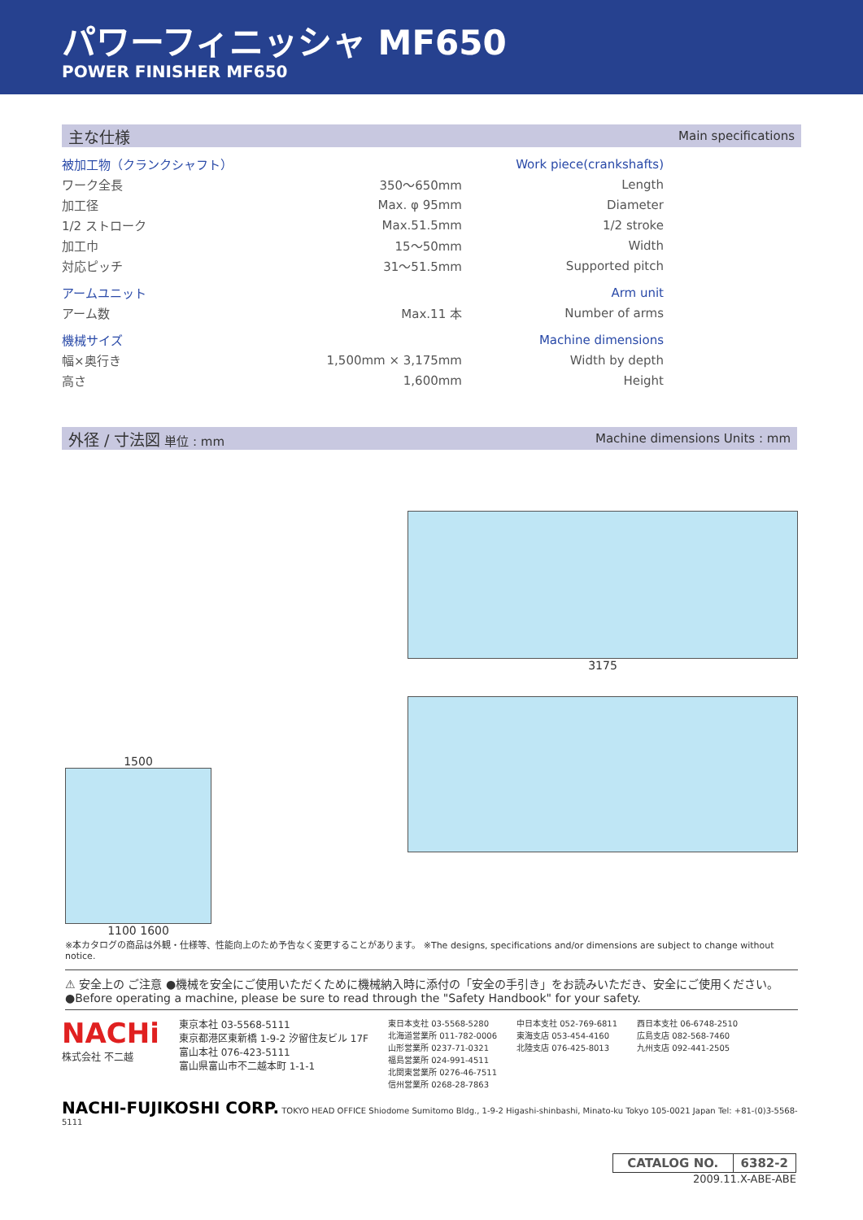パワーフィニッシャ MF650
POWER FINISHER MF650
主な仕様 Main specifications
| 被加工物（クランクシャフト） | | Work piece(crankshafts) |
| ワーク全長 | 350～650mm | Length |
| 加工径 | Max. φ 95mm | Diameter |
| 1/2 ストローク | Max.51.5mm | 1/2 stroke |
| 加工巾 | 15～50mm | Width |
| 対応ピッチ | 31～51.5mm | Supported pitch |
| アームユニット | | Arm unit |
| アーム数 | Max.11 本 | Number of arms |
| 機械サイズ | | Machine dimensions |
| 幅×奥行き | 1,500mm × 3,175mm | Width by depth |
| 高さ | 1,600mm | Height |
外径 / 寸法図 単位 : mm Machine dimensions Units : mm
1500
1100 1600
3175
※本カタログの商品は外観・仕様等、性能向上のため予告なく変更することがあります。 ※The designs, specifications and/or dimensions are subject to change without notice.
⚠ 安全上の ご注意 ●機械を安全にご使用いただくために機械納入時に添付の「安全の手引き」をお読みいただき、安全にご使用ください。
●Before operating a machine, please be sure to read through the "Safety Handbook" for your safety.
NACHi
株式会社 不二越
東京本社 03-5568-5111
東京都港区東新橋 1-9-2 汐留住友ビル 17F
富山本社 076-423-5111
富山県富山市不二越本町 1-1-1
東日本支社 03-5568-5280
北海道営業所 011-782-0006
山形営業所 0237-71-0321
福島営業所 024-991-4511
北関東営業所 0276-46-7511
信州営業所 0268-28-7863
中日本支社 052-769-6811
東海支店 053-454-4160
北陸支店 076-425-8013
西日本支社 06-6748-2510
広島支店 082-568-7460
九州支店 092-441-2505
NACHI-FUJIKOSHI CORP. TOKYO HEAD OFFICE Shiodome Sumitomo Bldg., 1-9-2 Higashi-shinbashi, Minato-ku Tokyo 105-0021 Japan Tel: +81-(0)3-5568-5111
| CATALOG NO. | 6382-2 |
2009.11.X-ABE-ABE